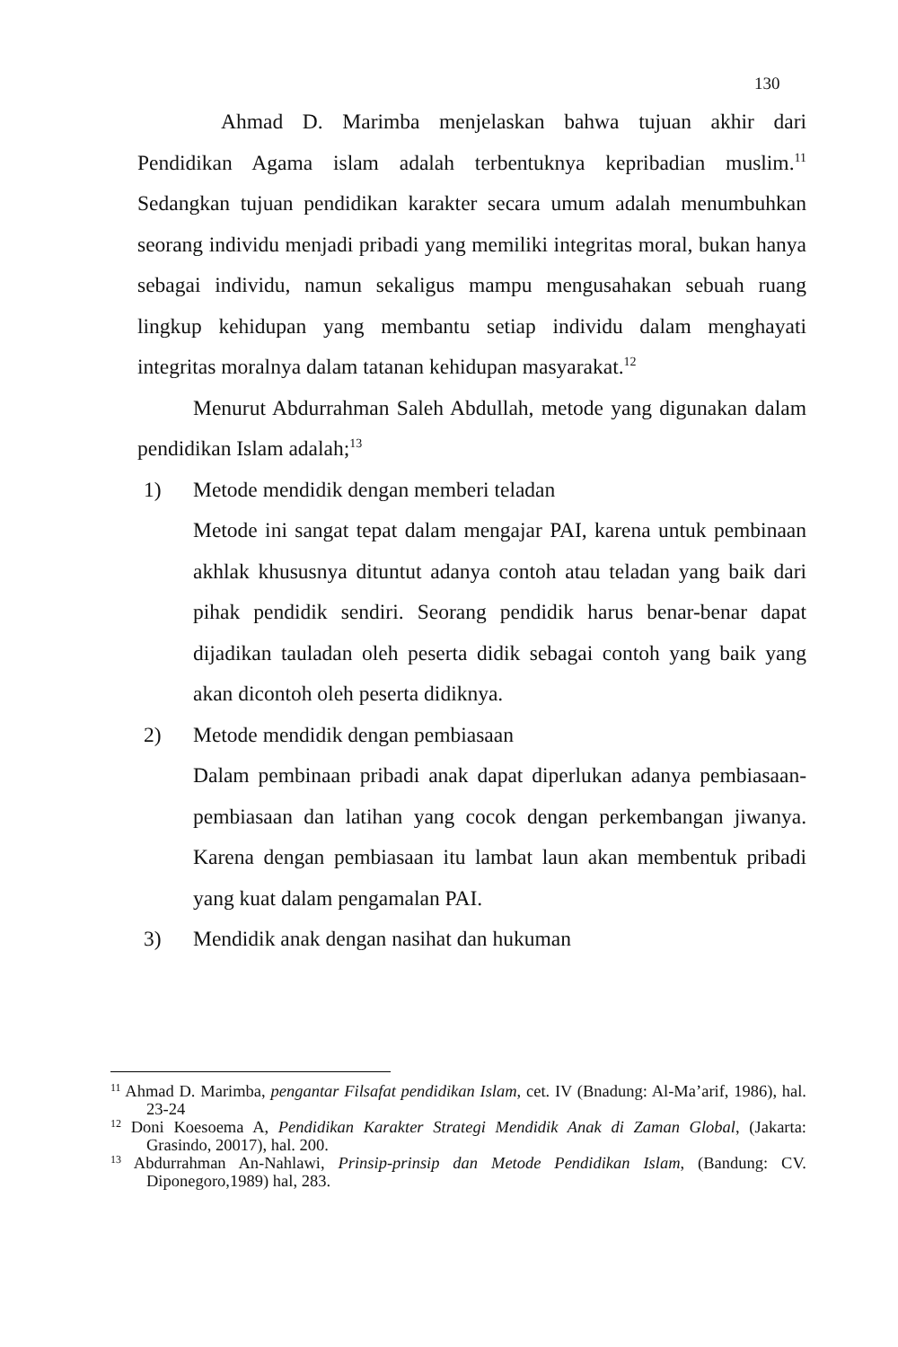130
Ahmad D. Marimba menjelaskan bahwa tujuan akhir dari Pendidikan Agama islam adalah terbentuknya kepribadian muslim.<sup>11</sup> Sedangkan tujuan pendidikan karakter secara umum adalah menumbuhkan seorang individu menjadi pribadi yang memiliki integritas moral, bukan hanya sebagai individu, namun sekaligus mampu mengusahakan sebuah ruang lingkup kehidupan yang membantu setiap individu dalam menghayati integritas moralnya dalam tatanan kehidupan masyarakat.<sup>12</sup>
Menurut Abdurrahman Saleh Abdullah, metode yang digunakan dalam pendidikan Islam adalah;<sup>13</sup>
1) Metode mendidik dengan memberi teladan
Metode ini sangat tepat dalam mengajar PAI, karena untuk pembinaan akhlak khususnya dituntut adanya contoh atau teladan yang baik dari pihak pendidik sendiri. Seorang pendidik harus benar-benar dapat dijadikan tauladan oleh peserta didik sebagai contoh yang baik yang akan dicontoh oleh peserta didiknya.
2) Metode mendidik dengan pembiasaan
Dalam pembinaan pribadi anak dapat diperlukan adanya pembiasaan-pembiasaan dan latihan yang cocok dengan perkembangan jiwanya. Karena dengan pembiasaan itu lambat laun akan membentuk pribadi yang kuat dalam pengamalan PAI.
3) Mendidik anak dengan nasihat dan hukuman
<sup>11</sup> Ahmad D. Marimba, pengantar Filsafat pendidikan Islam, cet. IV (Bnadung: Al-Ma’arif, 1986), hal. 23-24
<sup>12</sup> Doni Koesoema A, Pendidikan Karakter Strategi Mendidik Anak di Zaman Global, (Jakarta: Grasindo, 20017), hal. 200.
<sup>13</sup> Abdurrahman An-Nahlawi, Prinsip-prinsip dan Metode Pendidikan Islam, (Bandung: CV. Diponegoro,1989) hal, 283.